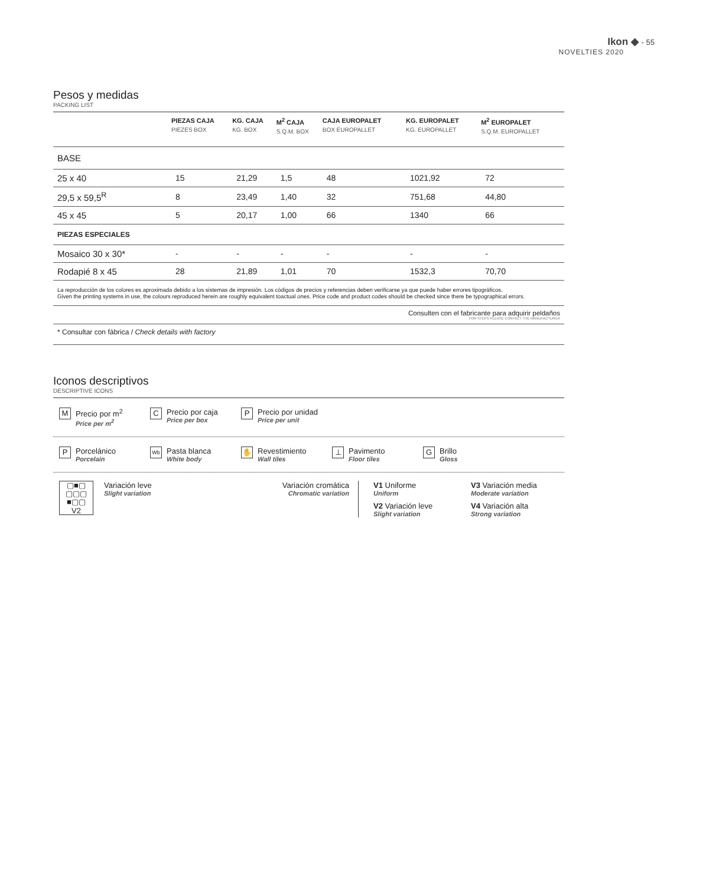Ikon ◆ - 55
NOVELTIES 2020
Pesos y medidas
PACKING LIST
| | PIEZAS CAJA PIEZES BOX | KG. CAJA KG. BOX | M<sup>2</sup> CAJA S.Q.M. BOX | CAJA EUROPALET BOX EUROPALLET | KG. EUROPALET KG. EUROPALLET | M<sup>2</sup> EUROPALET S.Q.M. EUROPALLET |
| --- | --- | --- | --- | --- | --- | --- |
| BASE | | | | | | |
| 25 x 40 | 15 | 21,29 | 1,5 | 48 | 1021,92 | 72 |
| 29,5 x 59,5<sup>R</sup> | 8 | 23,49 | 1,40 | 32 | 751,68 | 44,80 |
| 45 x 45 | 5 | 20,17 | 1,00 | 66 | 1340 | 66 |
| PIEZAS ESPECIALES | | | | | | |
| Mosaico 30 x 30* | - | - | - | - | - | - |
| Rodapié 8 x 45 | 28 | 21,89 | 1,01 | 70 | 1532,3 | 70,70 |
La reproducción de los colores es aproximada debido a los sistemas de impresión. Los códigos de precios y referencias deben verificarse ya que puede haber errores tipográficos.
Given the printing systems in use, the colours reproduced herein are roughly equivalent toactual ones. Price code and product codes should be checked since there be typographical errors.
Consulten con el fabricante para adquirir peldaños
FOR STEPS PLEASE CONTACT THE MANUFACTURER
* Consultar con fábrica / Check details with factory
Iconos descriptivos
DESCRIPTIVE ICONS
M
Precio por m<sup>2</sup>
Price per m<sup>2</sup>
C
Precio por caja
Price per box
P
Precio por unidad
Price per unit
P
Porcelánico
Porcelain
Wb
Pasta blanca
White body
✋
Revestimiento
Wall tiles
⊥
Pavimento
Floor tiles
G
Brillo
Gloss
▢■▢
▢▢▢
■▢▢
V2
Variación leve
Slight variation
Variación cromática
Chromatic variation
V1 Uniforme
Uniform
V2 Variación leve
Slight variation
V3 Variación media
Moderate variation
V4 Variación alta
Strong variation